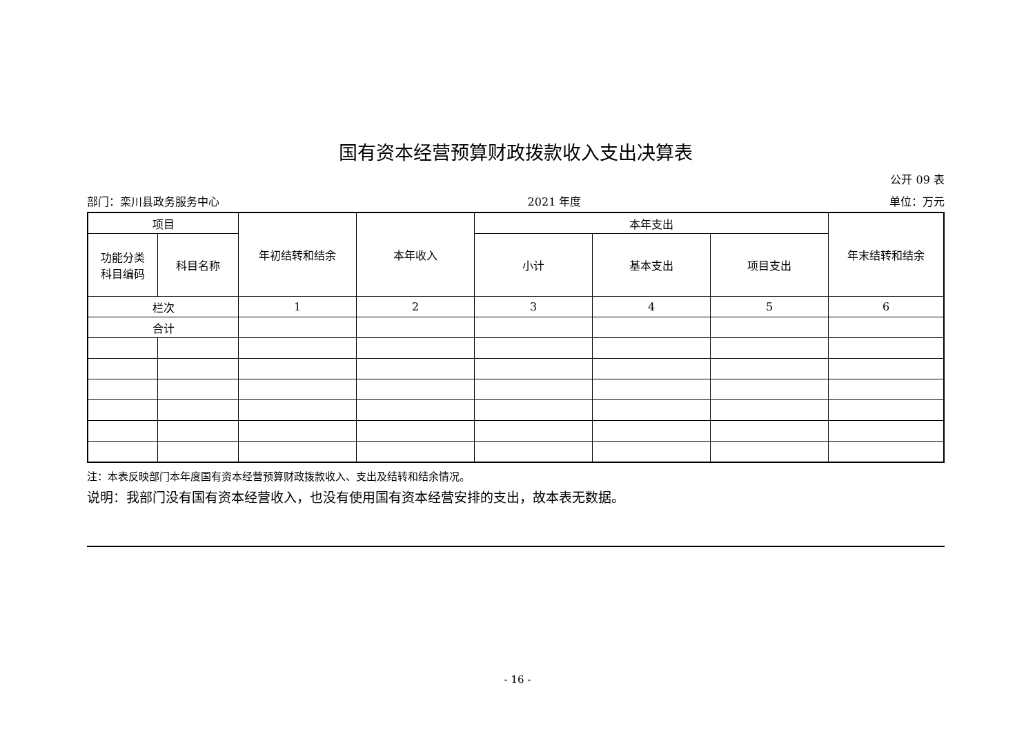国有资本经营预算财政拨款收入支出决算表
公开 09 表
部门：栾川县政务服务中心 2021 年度 单位：万元
| 项目 | | 年初结转和结余 | 本年收入 | 本年支出 | | | 年末结转和结余 |
| --- | --- | --- | --- | --- | --- | --- | --- |
| 功能分类 科目编码 | 科目名称 | | | 小计 | 基本支出 | 项目支出 | |
| 栏次 | | 1 | 2 | 3 | 4 | 5 | 6 |
| 合计 | | | | | | | |
注：本表反映部门本年度国有资本经营预算财政拨款收入、支出及结转和结余情况。
说明：我部门没有国有资本经营收入，也没有使用国有资本经营安排的支出，故本表无数据。
- 16 -